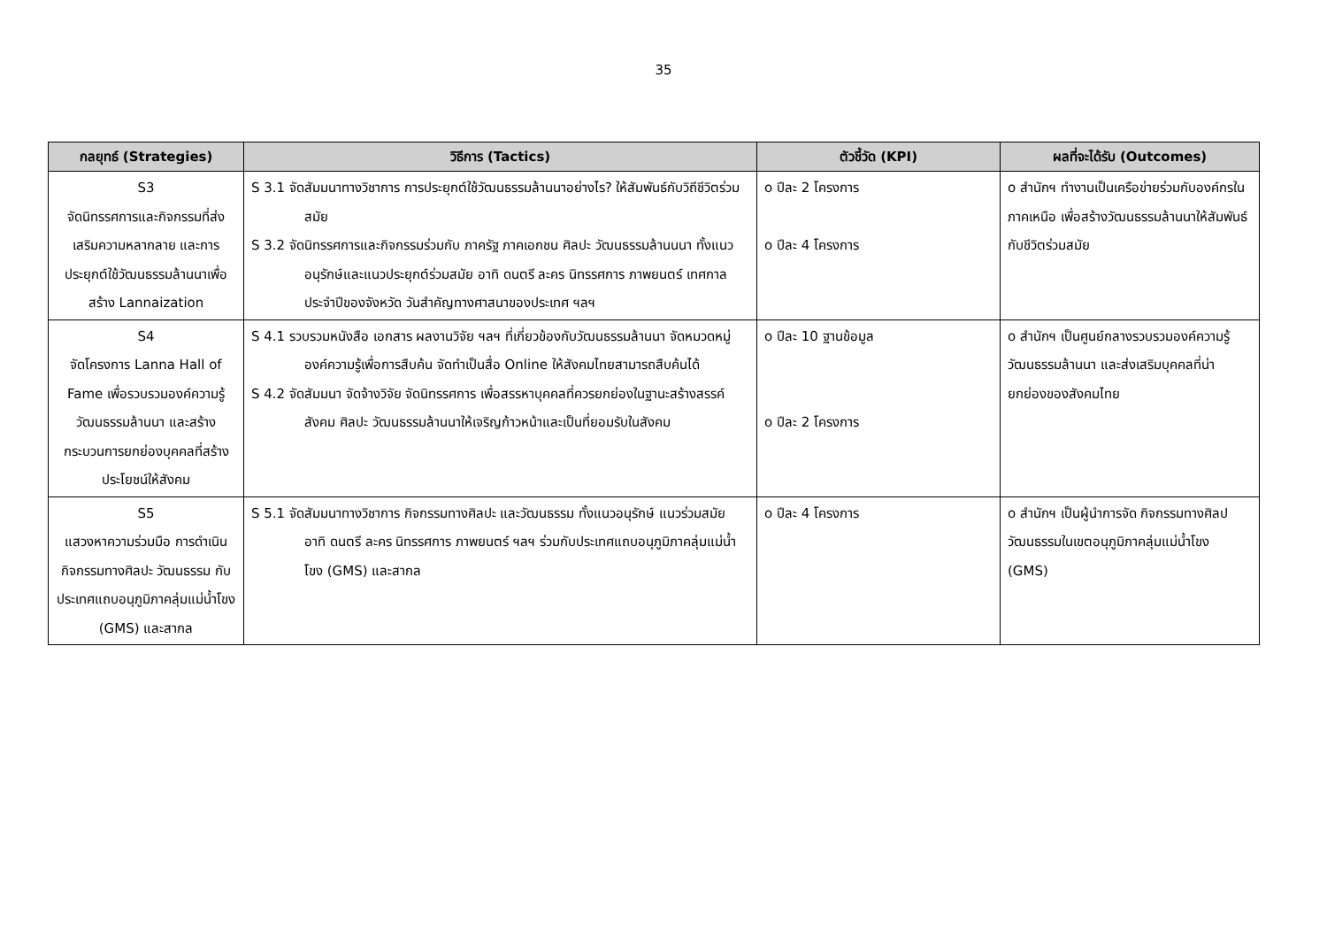35
| กลยุทธ์ (Strategies) | วิธีการ (Tactics) | ตัวชี้วัด (KPI) | ผลที่จะได้รับ (Outcomes) |
| --- | --- | --- | --- |
| S3 จัดนิทรรศการและกิจกรรมที่ส่งเสริมความหลากลาย และการประยุกต์ใช้วัฒนธรรมล้านนาเพื่อสร้าง Lannaization | S 3.1 จัดสัมมนาทางวิชาการ การประยุกต์ใช้วัฒนธรรมล้านนาอย่างไร? ให้สัมพันธ์กับวิถีชีวิตร่วมสมัย S 3.2 จัดนิทรรศการและกิจกรรมร่วมกับ ภาครัฐ ภาคเอกชน ศิลปะ วัฒนธรรมล้านนนา ทั้งแนวอนุรักษ์และแนวประยุกต์ร่วมสมัย อาทิ ดนตรี ละคร นิทรรศการ ภาพยนตร์ เทศกาลประจำปีของจังหวัด วันสำคัญทางศาสนาของประเทศ ฯลฯ | o ปีละ 2 โครงการ o ปีละ 4 โครงการ | o สำนักฯ ทำงานเป็นเครือข่ายร่วมกับองค์กรในภาคเหนือ เพื่อสร้างวัฒนธรรมล้านนาให้สัมพันธ์กับชีวิตร่วมสมัย |
| S4 จัดโครงการ Lanna Hall of Fame เพื่อรวบรวมองค์ความรู้วัฒนธรรมล้านนา และสร้างกระบวนการยกย่องบุคคลที่สร้างประโยชน์ให้สังคม | S 4.1 รวบรวมหนังสือ เอกสาร ผลงานวิจัย ฯลฯ ที่เกี่ยวข้องกับวัฒนธรรมล้านนา จัดหมวดหมู่องค์ความรู้เพื่อการสืบค้น จัดทำเป็นสื่อ Online ให้สังคมไทยสามารถสืบค้นได้ S 4.2 จัดสัมมนา จัดจ้างวิจัย จัดนิทรรศการ เพื่อสรรหาบุคคลที่ควรยกย่องในฐานะสร้างสรรค์สังคม ศิลปะ วัฒนธรรมล้านนาให้เจริญก้าวหน้าและเป็นที่ยอมรับในสังคม | o ปีละ 10 ฐานข้อมูล o ปีละ 2 โครงการ | o สำนักฯ เป็นศูนย์กลางรวบรวมองค์ความรู้วัฒนธรรมล้านนา และส่งเสริมบุคคลที่น่ายกย่องของสังคมไทย |
| S5 แสวงหาความร่วมมือ การดำเนินกิจกรรมทางศิลปะ วัฒนธรรม กับประเทศแถบอนุภูมิภาคลุ่มแม่น้ำโขง (GMS) และสากล | S 5.1 จัดสัมมนาทางวิชาการ กิจกรรมทางศิลปะ และวัฒนธรรม ทั้งแนวอนุรักษ์ แนวร่วมสมัย อาทิ ดนตรี ละคร นิทรรศการ ภาพยนตร์ ฯลฯ ร่วมกับประเทศแถบอนุภูมิภาคลุ่มแม่น้ำโขง (GMS) และสากล | o ปีละ 4 โครงการ | o สำนักฯ เป็นผู้นำการจัด กิจกรรมทางศิลปวัฒนธรรมในเขตอนุภูมิภาคลุ่มแม่น้ำโขง (GMS) |